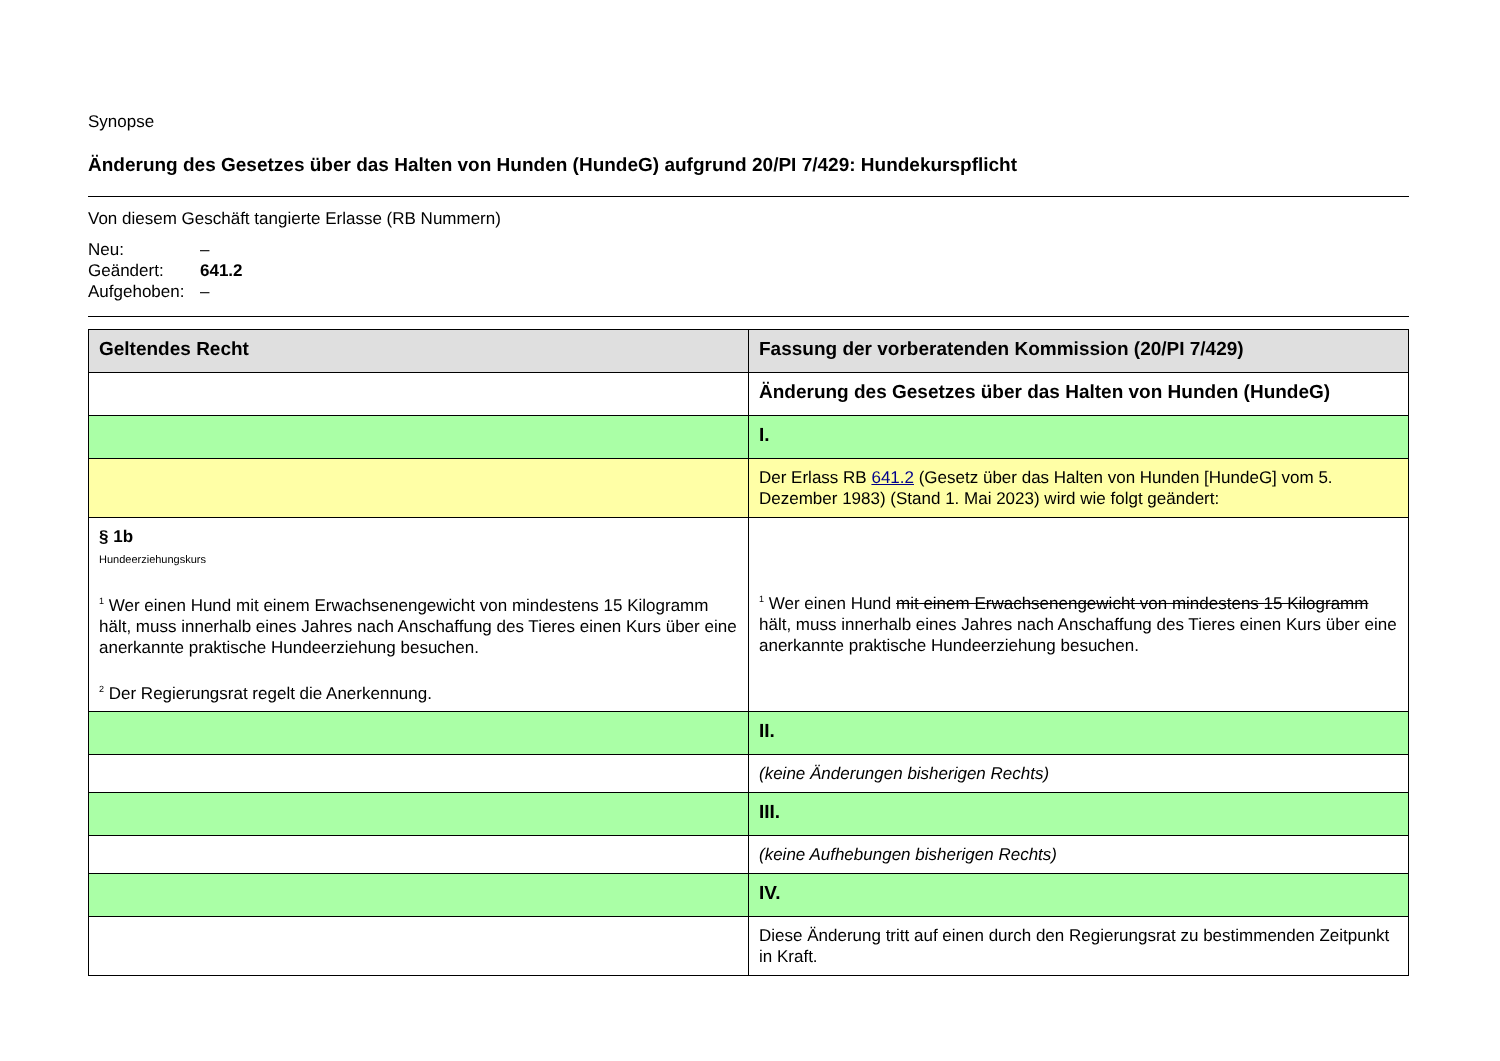Synopse
Änderung des Gesetzes über das Halten von Hunden (HundeG) aufgrund 20/PI 7/429: Hundekurspflicht
Von diesem Geschäft tangierte Erlasse (RB Nummern)
Neu: –
Geändert: 641.2
Aufgehoben: –
| Geltendes Recht | Fassung der vorberatenden Kommission (20/PI 7/429) |
| --- | --- |
| | Änderung des Gesetzes über das Halten von Hunden (HundeG) |
| | I. |
| | Der Erlass RB 641.2 (Gesetz über das Halten von Hunden [HundeG] vom 5. Dezember 1983) (Stand 1. Mai 2023) wird wie folgt geändert: |
| § 1b Hundeerziehungskurs <sup>1</sup> Wer einen Hund mit einem Erwachsenengewicht von mindestens 15 Kilogramm hält, muss innerhalb eines Jahres nach Anschaffung des Tieres einen Kurs über eine anerkannte praktische Hundeerziehung besuchen. <sup>2</sup> Der Regierungsrat regelt die Anerkennung. | <sup>1</sup> Wer einen Hund mit einem Erwachsenengewicht von mindestens 15 Kilogramm hält, muss innerhalb eines Jahres nach Anschaffung des Tieres einen Kurs über eine anerkannte praktische Hundeerziehung besuchen. |
| | II. |
| | (keine Änderungen bisherigen Rechts) |
| | III. |
| | (keine Aufhebungen bisherigen Rechts) |
| | IV. |
| | Diese Änderung tritt auf einen durch den Regierungsrat zu bestimmenden Zeitpunkt in Kraft. |